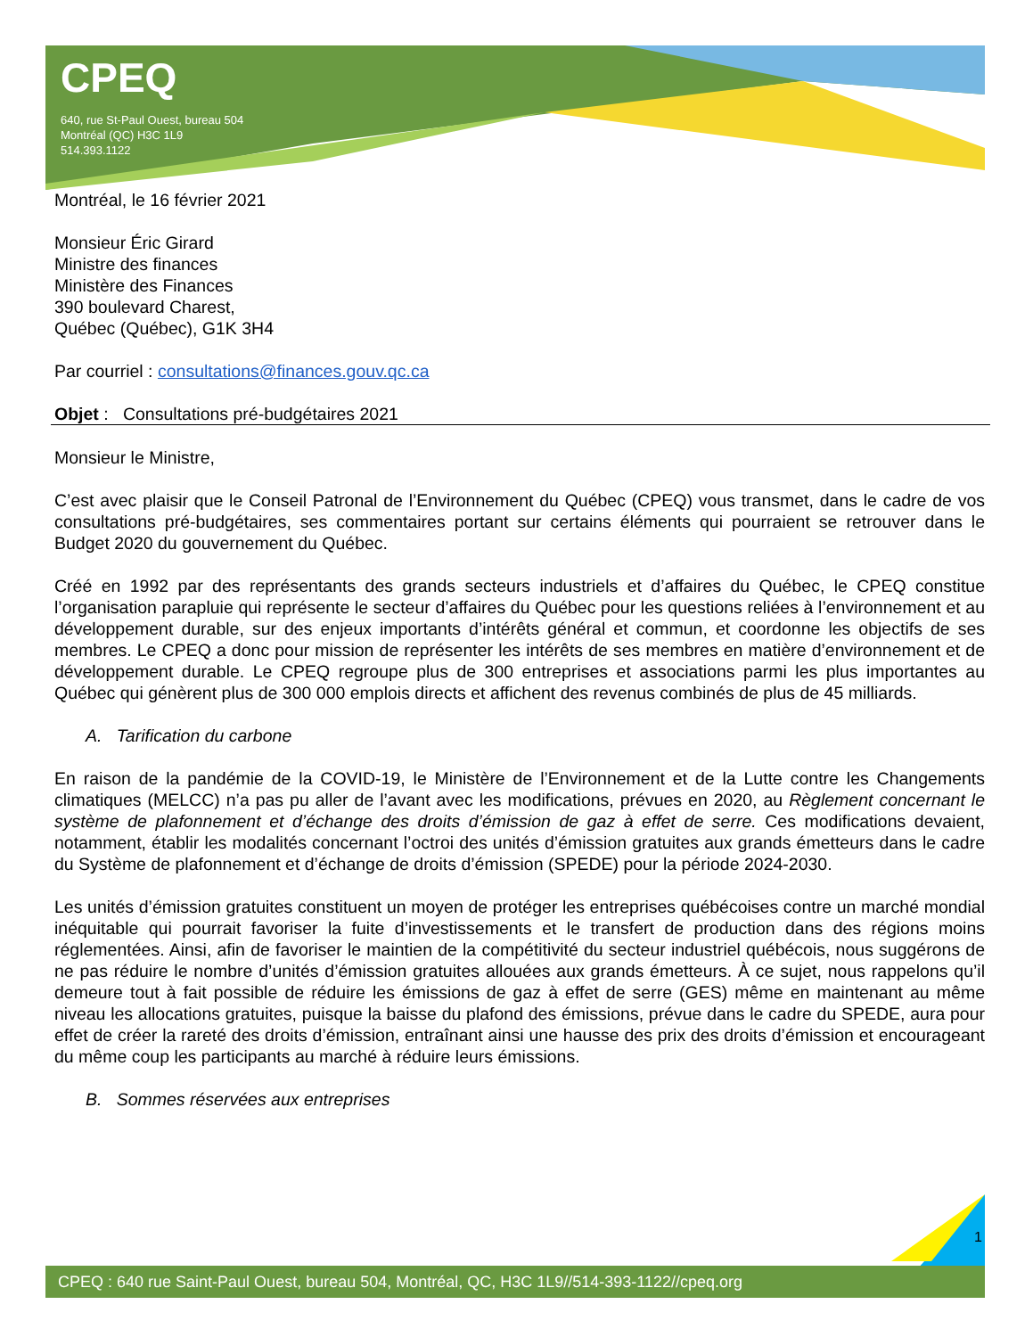CPEQ
640, rue St-Paul Ouest, bureau 504
Montréal (QC) H3C 1L9
514.393.1122
Montréal, le 16 février 2021
Monsieur Éric Girard
Ministre des finances
Ministère des Finances
390 boulevard Charest,
Québec (Québec), G1K 3H4
Par courriel : consultations@finances.gouv.qc.ca
Objet : Consultations pré-budgétaires 2021
Monsieur le Ministre,
C’est avec plaisir que le Conseil Patronal de l’Environnement du Québec (CPEQ) vous transmet, dans le cadre de vos consultations pré-budgétaires, ses commentaires portant sur certains éléments qui pourraient se retrouver dans le Budget 2020 du gouvernement du Québec.
Créé en 1992 par des représentants des grands secteurs industriels et d’affaires du Québec, le CPEQ constitue l’organisation parapluie qui représente le secteur d’affaires du Québec pour les questions reliées à l’environnement et au développement durable, sur des enjeux importants d’intérêts général et commun, et coordonne les objectifs de ses membres. Le CPEQ a donc pour mission de représenter les intérêts de ses membres en matière d’environnement et de développement durable. Le CPEQ regroupe plus de 300 entreprises et associations parmi les plus importantes au Québec qui génèrent plus de 300 000 emplois directs et affichent des revenus combinés de plus de 45 milliards.
A. Tarification du carbone
En raison de la pandémie de la COVID-19, le Ministère de l’Environnement et de la Lutte contre les Changements climatiques (MELCC) n’a pas pu aller de l’avant avec les modifications, prévues en 2020, au Règlement concernant le système de plafonnement et d’échange des droits d’émission de gaz à effet de serre. Ces modifications devaient, notamment, établir les modalités concernant l’octroi des unités d’émission gratuites aux grands émetteurs dans le cadre du Système de plafonnement et d’échange de droits d’émission (SPEDE) pour la période 2024-2030.
Les unités d’émission gratuites constituent un moyen de protéger les entreprises québécoises contre un marché mondial inéquitable qui pourrait favoriser la fuite d’investissements et le transfert de production dans des régions moins réglementées. Ainsi, afin de favoriser le maintien de la compétitivité du secteur industriel québécois, nous suggérons de ne pas réduire le nombre d’unités d’émission gratuites allouées aux grands émetteurs. À ce sujet, nous rappelons qu’il demeure tout à fait possible de réduire les émissions de gaz à effet de serre (GES) même en maintenant au même niveau les allocations gratuites, puisque la baisse du plafond des émissions, prévue dans le cadre du SPEDE, aura pour effet de créer la rareté des droits d’émission, entraînant ainsi une hausse des prix des droits d’émission et encourageant du même coup les participants au marché à réduire leurs émissions.
B. Sommes réservées aux entreprises
1
CPEQ : 640 rue Saint-Paul Ouest, bureau 504, Montréal, QC, H3C 1L9//514-393-1122//cpeq.org